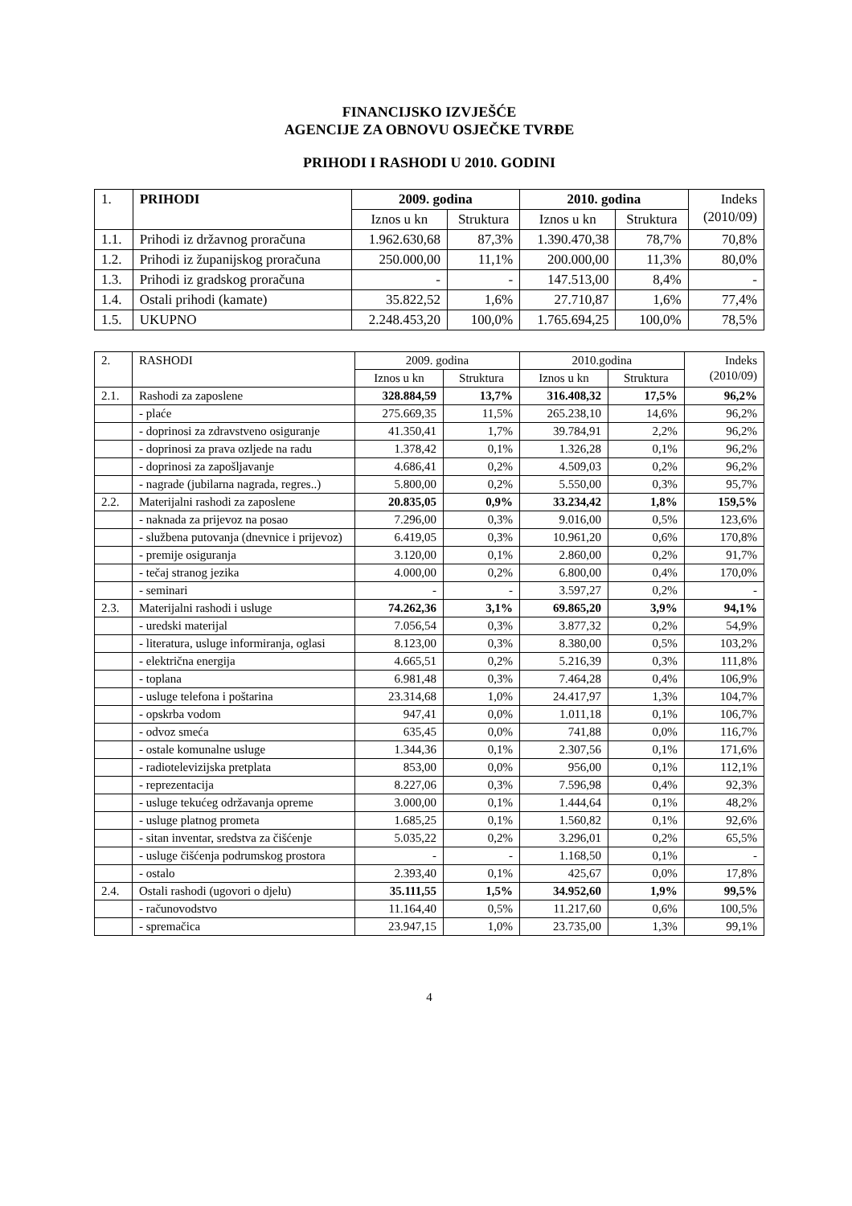FINANCIJSKO IZVJEŠĆE
AGENCIJE ZA OBNOVU OSJEČKE TVRĐE
PRIHODI I RASHODI U 2010. GODINI
| 1. | PRIHODI | 2009. godina | | 2010. godina | | Indeks (2010/09) |
| --- | --- | --- | --- | --- | --- | --- |
| | | Iznos u kn | Struktura | Iznos u kn | Struktura | |
| 1.1. | Prihodi iz državnog proračuna | 1.962.630,68 | 87,3% | 1.390.470,38 | 78,7% | 70,8% |
| 1.2. | Prihodi iz županijskog proračuna | 250.000,00 | 11,1% | 200.000,00 | 11,3% | 80,0% |
| 1.3. | Prihodi iz gradskog proračuna | - | - | 147.513,00 | 8,4% | - |
| 1.4. | Ostali prihodi (kamate) | 35.822,52 | 1,6% | 27.710,87 | 1,6% | 77,4% |
| 1.5. | UKUPNO | 2.248.453,20 | 100,0% | 1.765.694,25 | 100,0% | 78,5% |
| 2. | RASHODI | 2009. godina | | 2010.godina | | Indeks (2010/09) |
| --- | --- | --- | --- | --- | --- | --- |
| | | Iznos u kn | Struktura | Iznos u kn | Struktura | |
| 2.1. | Rashodi za zaposlene | 328.884,59 | 13,7% | 316.408,32 | 17,5% | 96,2% |
| | - plaće | 275.669,35 | 11,5% | 265.238,10 | 14,6% | 96,2% |
| | - doprinosi za zdravstveno osiguranje | 41.350,41 | 1,7% | 39.784,91 | 2,2% | 96,2% |
| | - doprinosi za prava ozljede na radu | 1.378,42 | 0,1% | 1.326,28 | 0,1% | 96,2% |
| | - doprinosi za zapošljavanje | 4.686,41 | 0,2% | 4.509,03 | 0,2% | 96,2% |
| | - nagrade (jubilarna nagrada, regres..) | 5.800,00 | 0,2% | 5.550,00 | 0,3% | 95,7% |
| 2.2. | Materijalni rashodi za zaposlene | 20.835,05 | 0,9% | 33.234,42 | 1,8% | 159,5% |
| | - naknada za prijevoz na posao | 7.296,00 | 0,3% | 9.016,00 | 0,5% | 123,6% |
| | - službena putovanja (dnevnice i prijevoz) | 6.419,05 | 0,3% | 10.961,20 | 0,6% | 170,8% |
| | - premije osiguranja | 3.120,00 | 0,1% | 2.860,00 | 0,2% | 91,7% |
| | - tečaj stranog jezika | 4.000,00 | 0,2% | 6.800,00 | 0,4% | 170,0% |
| | - seminari | - | - | 3.597,27 | 0,2% | - |
| 2.3. | Materijalni rashodi i usluge | 74.262,36 | 3,1% | 69.865,20 | 3,9% | 94,1% |
| | - uredski materijal | 7.056,54 | 0,3% | 3.877,32 | 0,2% | 54,9% |
| | - literatura, usluge informiranja, oglasi | 8.123,00 | 0,3% | 8.380,00 | 0,5% | 103,2% |
| | - električna energija | 4.665,51 | 0,2% | 5.216,39 | 0,3% | 111,8% |
| | - toplana | 6.981,48 | 0,3% | 7.464,28 | 0,4% | 106,9% |
| | - usluge telefona i poštarina | 23.314,68 | 1,0% | 24.417,97 | 1,3% | 104,7% |
| | - opskrba vodom | 947,41 | 0,0% | 1.011,18 | 0,1% | 106,7% |
| | - odvoz smeća | 635,45 | 0,0% | 741,88 | 0,0% | 116,7% |
| | - ostale komunalne usluge | 1.344,36 | 0,1% | 2.307,56 | 0,1% | 171,6% |
| | - radiotelevizijska pretplata | 853,00 | 0,0% | 956,00 | 0,1% | 112,1% |
| | - reprezentacija | 8.227,06 | 0,3% | 7.596,98 | 0,4% | 92,3% |
| | - usluge tekućeg održavanja opreme | 3.000,00 | 0,1% | 1.444,64 | 0,1% | 48,2% |
| | - usluge platnog prometa | 1.685,25 | 0,1% | 1.560,82 | 0,1% | 92,6% |
| | - sitan inventar, sredstva za čišćenje | 5.035,22 | 0,2% | 3.296,01 | 0,2% | 65,5% |
| | - usluge čišćenja podrumskog prostora | - | - | 1.168,50 | 0,1% | - |
| | - ostalo | 2.393,40 | 0,1% | 425,67 | 0,0% | 17,8% |
| 2.4. | Ostali rashodi (ugovori o djelu) | 35.111,55 | 1,5% | 34.952,60 | 1,9% | 99,5% |
| | - računovodstvo | 11.164,40 | 0,5% | 11.217,60 | 0,6% | 100,5% |
| | - spremačica | 23.947,15 | 1,0% | 23.735,00 | 1,3% | 99,1% |
4